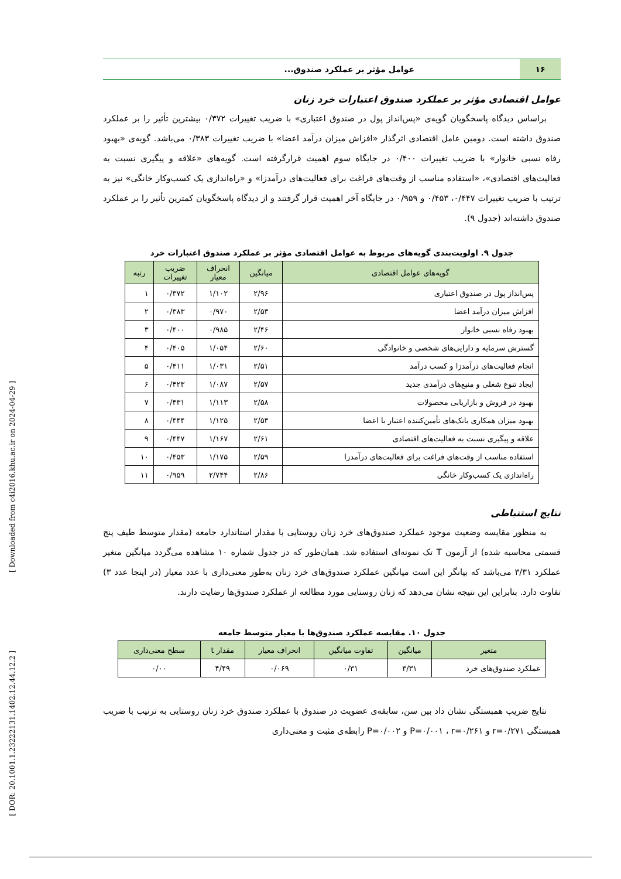[ Downloaded from c4i2016.khu.ac.ir on 2024-04-29 ]
[ DOR: 20.1001.1.23222131.1402.12.44.12.2 ]
۱۶
عوامل مؤثر بر عملکرد صندوق...
عوامل اقتصادی مؤثر بر عملکرد صندوق اعتبارات خرد زنان
براساس دیدگاه پاسخگویان گویه‌ی «پس‌انداز پول در صندوق اعتباری» با ضریب تغییرات ۰/۳۷۲ بیشترین تأثیر را بر عملکرد صندوق داشته است. دومین عامل اقتصادی اثرگذار «افزاش میزان درآمد اعضا» با ضریب تغییرات ۰/۳۸۳ می‌باشد. گویه‌ی «بهبود رفاه نسبی خانوار» با ضریب تغییرات ۰/۴۰۰ در جایگاه سوم اهمیت قرارگرفته است. گویه‌های «علاقه و پیگیری نسبت به فعالیت‌های اقتصادی»، «استفاده مناسب از وقت‌های فراغت برای فعالیت‌های درآمدزا» و «راه‌اندازی یک کسب‌وکار خانگی» نیز به ترتیب با ضریب تغییرات ۰/۴۴۷، ۰/۴۵۳ و ۰/۹۵۹ در جایگاه آخر اهمیت قرار گرفتند و از دیدگاه پاسخگویان کمترین تأثیر را بر عملکرد صندوق داشته‌اند (جدول ۹).
جدول ۹. اولویت‌بندی گویه‌های مربوط به عوامل اقتصادی مؤثر بر عملکرد صندوق اعتبارات خرد
| گویه‌های عوامل اقتصادی | میانگین | انحراف معیار | ضریب تغییرات | رتبه |
| --- | --- | --- | --- | --- |
| پس‌انداز پول در صندوق اعتباری | ۲/۹۶ | ۱/۱۰۲ | ۰/۳۷۲ | ۱ |
| افزاش میزان درآمد اعضا | ۲/۵۳ | ۰/۹۷۰ | ۰/۳۸۳ | ۲ |
| بهبود رفاه نسبی خانوار | ۲/۴۶ | ۰/۹۸۵ | ۰/۴۰۰ | ۳ |
| گسترش سرمایه و دارایی‌های شخصی و خانوادگی | ۲/۶۰ | ۱/۰۵۴ | ۰/۴۰۵ | ۴ |
| انجام فعالیت‌های درآمدزا و کسب درآمد | ۲/۵۱ | ۱/۰۳۱ | ۰/۴۱۱ | ۵ |
| ایجاد تنوع شغلی و منبع‌های درآمدی جدید | ۲/۵۷ | ۱/۰۸۷ | ۰/۴۲۳ | ۶ |
| بهبود در فروش و بازاریابی محصولات | ۲/۵۸ | ۱/۱۱۳ | ۰/۴۳۱ | ۷ |
| بهبود میزان همکاری بانک‌های تأمین‌کننده اعتبار با اعضا | ۲/۵۳ | ۱/۱۲۵ | ۰/۴۴۴ | ۸ |
| علاقه و پیگیری نسبت به فعالیت‌های اقتصادی | ۲/۶۱ | ۱/۱۶۷ | ۰/۴۴۷ | ۹ |
| استفاده مناسب از وقت‌های فراغت برای فعالیت‌های درآمدزا | ۲/۵۹ | ۱/۱۷۵ | ۰/۴۵۳ | ۱۰ |
| راه‌اندازی یک کسب‌وکار خانگی | ۲/۸۶ | ۲/۷۴۴ | ۰/۹۵۹ | ۱۱ |
نتایج استنباطی
به منظور مقایسه وضعیت موجود عملکرد صندوق‌های خرد زنان روستایی با مقدار استاندارد جامعه (مقدار متوسط طیف پنج قسمتی محاسبه شده) از آزمون T تک نمونه‌ای استفاده شد. همان‌طور که در جدول شماره ۱۰ مشاهده می‌گردد میانگین متغیر عملکرد ۳/۳۱ می‌باشد که بیانگر این است میانگین عملکرد صندوق‌های خرد زنان به‌طور معنی‌داری با عدد معیار (در اینجا عدد ۳) تفاوت دارد. بنابراین این نتیجه نشان می‌دهد که زنان روستایی مورد مطالعه از عملکرد صندوق‌ها رضایت دارند.
جدول ۱۰. مقایسه عملکرد صندوق‌ها با معیار متوسط جامعه
| متغیر | میانگین | تفاوت میانگین | انحراف معیار | مقدار t | سطح معنی‌داری |
| --- | --- | --- | --- | --- | --- |
| عملکرد صندوق‌های خرد | ۳/۳۱ | ۰/۳۱ | ۰/۰۶۹ | ۴/۴۹ | ۰/۰۰ |
نتایج ضریب همبستگی نشان داد بین سن، سابقه‌ی عضویت در صندوق با عملکرد صندوق خرد زنان روستایی به ترتیب با ضریب همبستگی r=۰/۲۷۱ و P=۰/۰۰۱ ، r=۰/۲۶۱ و P=۰/۰۰۲ رابطه‌ی مثبت و معنی‌داری